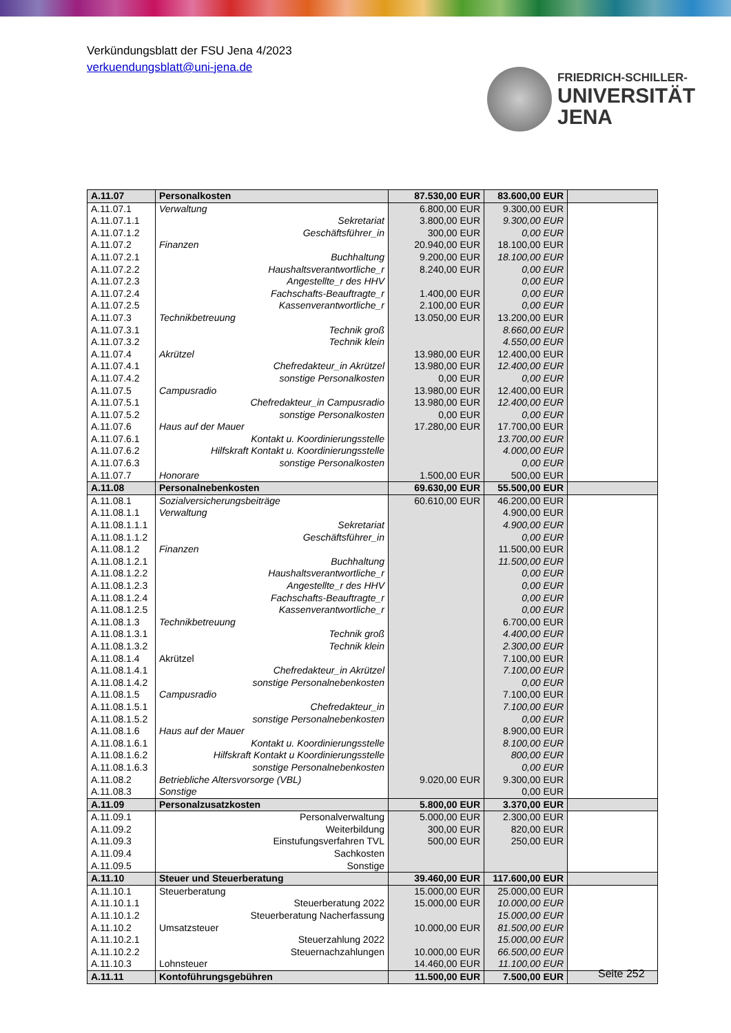Verkündungsblatt der FSU Jena 4/2023
verkuendungsblatt@uni-jena.de
FRIEDRICH-SCHILLER-
UNIVERSITÄT
JENA
| A.11.07 | Personalkosten | 87.530,00 EUR | 83.600,00 EUR | |
| A.11.07.1 | Verwaltung | 6.800,00 EUR | 9.300,00 EUR | |
| A.11.07.1.1 | Sekretariat | 3.800,00 EUR | 9.300,00 EUR | |
| A.11.07.1.2 | Geschäftsführer_in | 300,00 EUR | 0,00 EUR | |
| A.11.07.2 | Finanzen | 20.940,00 EUR | 18.100,00 EUR | |
| A.11.07.2.1 | Buchhaltung | 9.200,00 EUR | 18.100,00 EUR | |
| A.11.07.2.2 | Haushaltsverantwortliche_r | 8.240,00 EUR | 0,00 EUR | |
| A.11.07.2.3 | Angestellte_r des HHV | | 0,00 EUR | |
| A.11.07.2.4 | Fachschafts-Beauftragte_r | 1.400,00 EUR | 0,00 EUR | |
| A.11.07.2.5 | Kassenverantwortliche_r | 2.100,00 EUR | 0,00 EUR | |
| A.11.07.3 | Technikbetreuung | 13.050,00 EUR | 13.200,00 EUR | |
| A.11.07.3.1 | Technik groß | | 8.660,00 EUR | |
| A.11.07.3.2 | Technik klein | | 4.550,00 EUR | |
| A.11.07.4 | Akrützel | 13.980,00 EUR | 12.400,00 EUR | |
| A.11.07.4.1 | Chefredakteur_in Akrützel | 13.980,00 EUR | 12.400,00 EUR | |
| A.11.07.4.2 | sonstige Personalkosten | 0,00 EUR | 0,00 EUR | |
| A.11.07.5 | Campusradio | 13.980,00 EUR | 12.400,00 EUR | |
| A.11.07.5.1 | Chefredakteur_in Campusradio | 13.980,00 EUR | 12.400,00 EUR | |
| A.11.07.5.2 | sonstige Personalkosten | 0,00 EUR | 0,00 EUR | |
| A.11.07.6 | Haus auf der Mauer | 17.280,00 EUR | 17.700,00 EUR | |
| A.11.07.6.1 | Kontakt u. Koordinierungsstelle | | 13.700,00 EUR | |
| A.11.07.6.2 | Hilfskraft Kontakt u. Koordinierungsstelle | | 4.000,00 EUR | |
| A.11.07.6.3 | sonstige Personalkosten | | 0,00 EUR | |
| A.11.07.7 | Honorare | 1.500,00 EUR | 500,00 EUR | |
| A.11.08 | Personalnebenkosten | 69.630,00 EUR | 55.500,00 EUR | |
| A.11.08.1 | Sozialversicherungsbeiträge | 60.610,00 EUR | 46.200,00 EUR | |
| A.11.08.1.1 | Verwaltung | | 4.900,00 EUR | |
| A.11.08.1.1.1 | Sekretariat | | 4.900,00 EUR | |
| A.11.08.1.1.2 | Geschäftsführer_in | | 0,00 EUR | |
| A.11.08.1.2 | Finanzen | | 11.500,00 EUR | |
| A.11.08.1.2.1 | Buchhaltung | | 11.500,00 EUR | |
| A.11.08.1.2.2 | Haushaltsverantwortliche_r | | 0,00 EUR | |
| A.11.08.1.2.3 | Angestellte_r des HHV | | 0,00 EUR | |
| A.11.08.1.2.4 | Fachschafts-Beauftragte_r | | 0,00 EUR | |
| A.11.08.1.2.5 | Kassenverantwortliche_r | | 0,00 EUR | |
| A.11.08.1.3 | Technikbetreuung | | 6.700,00 EUR | |
| A.11.08.1.3.1 | Technik groß | | 4.400,00 EUR | |
| A.11.08.1.3.2 | Technik klein | | 2.300,00 EUR | |
| A.11.08.1.4 | Akrützel | | 7.100,00 EUR | |
| A.11.08.1.4.1 | Chefredakteur_in Akrützel | | 7.100,00 EUR | |
| A.11.08.1.4.2 | sonstige Personalnebenkosten | | 0,00 EUR | |
| A.11.08.1.5 | Campusradio | | 7.100,00 EUR | |
| A.11.08.1.5.1 | Chefredakteur_in | | 7.100,00 EUR | |
| A.11.08.1.5.2 | sonstige Personalnebenkosten | | 0,00 EUR | |
| A.11.08.1.6 | Haus auf der Mauer | | 8.900,00 EUR | |
| A.11.08.1.6.1 | Kontakt u. Koordinierungsstelle | | 8.100,00 EUR | |
| A.11.08.1.6.2 | Hilfskraft Kontakt u Koordinierungsstelle | | 800,00 EUR | |
| A.11.08.1.6.3 | sonstige Personalnebenkosten | | 0,00 EUR | |
| A.11.08.2 | Betriebliche Altersvorsorge (VBL) | 9.020,00 EUR | 9.300,00 EUR | |
| A.11.08.3 | Sonstige | | 0,00 EUR | |
| A.11.09 | Personalzusatzkosten | 5.800,00 EUR | 3.370,00 EUR | |
| A.11.09.1 | Personalverwaltung | 5.000,00 EUR | 2.300,00 EUR | |
| A.11.09.2 | Weiterbildung | 300,00 EUR | 820,00 EUR | |
| A.11.09.3 | Einstufungsverfahren TVL | 500,00 EUR | 250,00 EUR | |
| A.11.09.4 | Sachkosten | | | |
| A.11.09.5 | Sonstige | | | |
| A.11.10 | Steuer und Steuerberatung | 39.460,00 EUR | 117.600,00 EUR | |
| A.11.10.1 | Steuerberatung | 15.000,00 EUR | 25.000,00 EUR | |
| A.11.10.1.1 | Steuerberatung 2022 | 15.000,00 EUR | 10.000,00 EUR | |
| A.11.10.1.2 | Steuerberatung Nacherfassung | | 15.000,00 EUR | |
| A.11.10.2 | Umsatzsteuer | 10.000,00 EUR | 81.500,00 EUR | |
| A.11.10.2.1 | Steuerzahlung 2022 | | 15.000,00 EUR | |
| A.11.10.2.2 | Steuernachzahlungen | 10.000,00 EUR | 66.500,00 EUR | |
| A.11.10.3 | Lohnsteuer | 14.460,00 EUR | 11.100,00 EUR | |
| A.11.11 | Kontoführungsgebühren | 11.500,00 EUR | 7.500,00 EUR | |
Seite 252